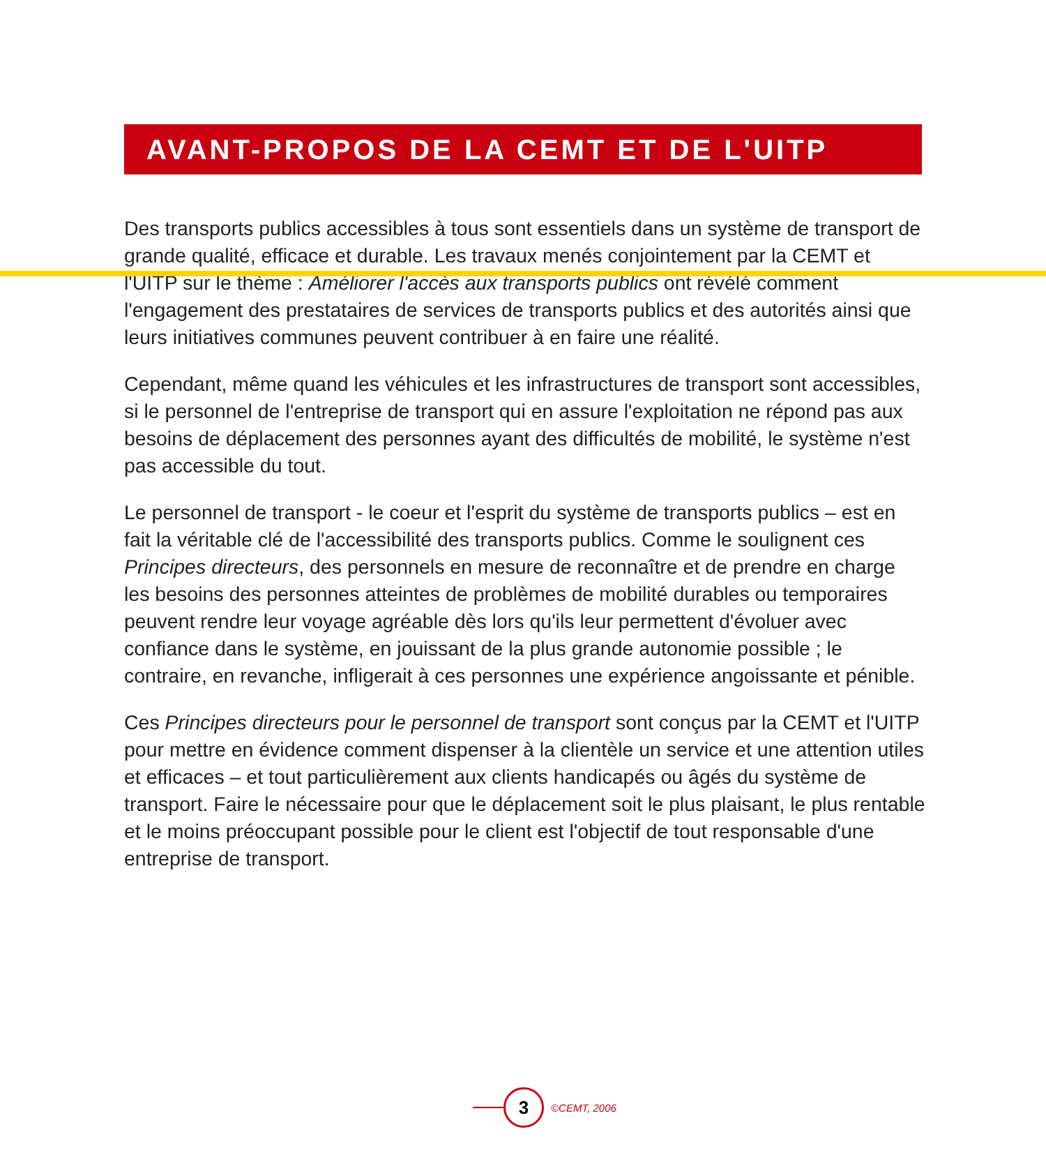AVANT-PROPOS DE LA CEMT ET DE L'UITP
Des transports publics accessibles à tous sont essentiels dans un système de transport de grande qualité, efficace et durable. Les travaux menés conjointement par la CEMT et l'UITP sur le thème : Améliorer l'accès aux transports publics ont révélé comment l'engagement des prestataires de services de transports publics et des autorités ainsi que leurs initiatives communes peuvent contribuer à en faire une réalité.
Cependant, même quand les véhicules et les infrastructures de transport sont accessibles, si le personnel de l'entreprise de transport qui en assure l'exploitation ne répond pas aux besoins de déplacement des personnes ayant des difficultés de mobilité, le système n'est pas accessible du tout.
Le personnel de transport - le coeur et l'esprit du système de transports publics – est en fait la véritable clé de l'accessibilité des transports publics. Comme le soulignent ces Principes directeurs, des personnels en mesure de reconnaître et de prendre en charge les besoins des personnes atteintes de problèmes de mobilité durables ou temporaires peuvent rendre leur voyage agréable dès lors qu'ils leur permettent d'évoluer avec confiance dans le système, en jouissant de la plus grande autonomie possible ; le contraire, en revanche, infligerait à ces personnes une expérience angoissante et pénible.
Ces Principes directeurs pour le personnel de transport sont conçus par la CEMT et l'UITP pour mettre en évidence comment dispenser à la clientèle un service et une attention utiles et efficaces – et tout particulièrement aux clients handicapés ou âgés du système de transport. Faire le nécessaire pour que le déplacement soit le plus plaisant, le plus rentable et le moins préoccupant possible pour le client est l'objectif de tout responsable d'une entreprise de transport.
3
©CEMT, 2006